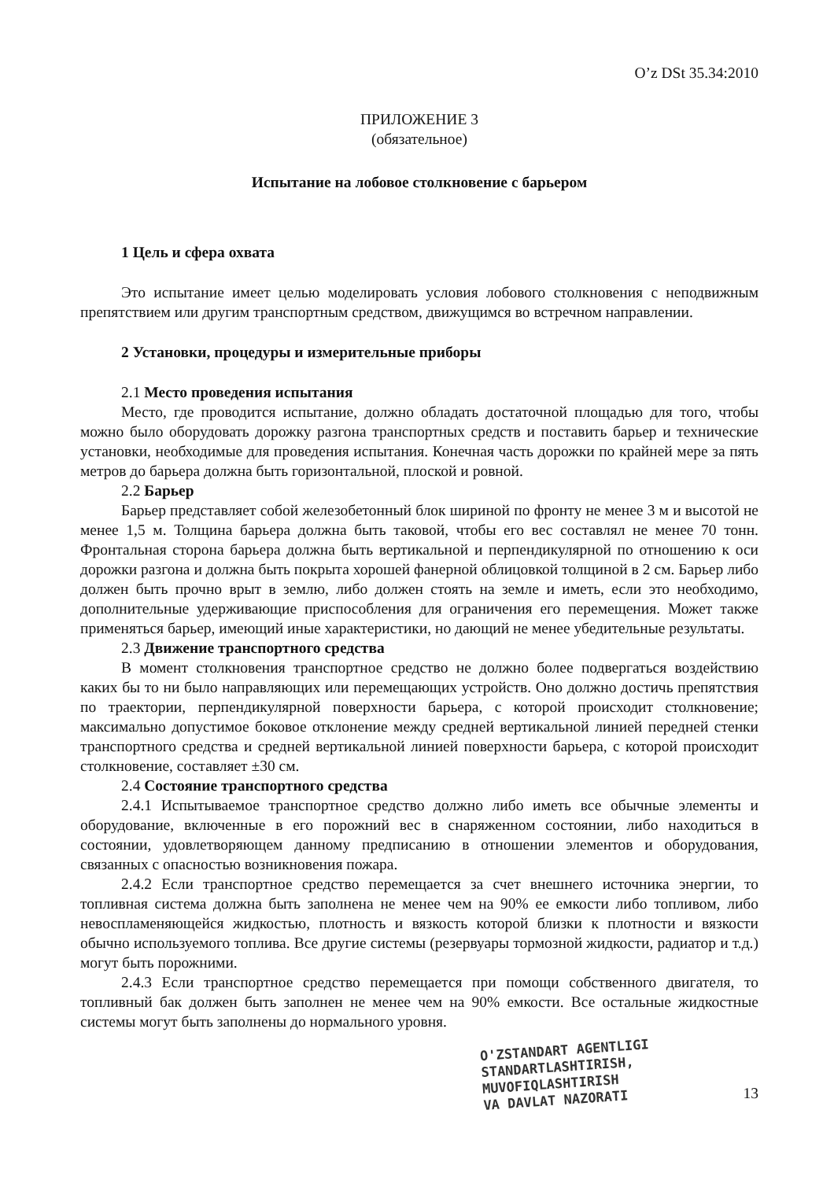O’z DSt 35.34:2010
ПРИЛОЖЕНИЕ 3
(обязательное)
Испытание на лобовое столкновение с барьером
1 Цель и сфера охвата
Это испытание имеет целью моделировать условия лобового столкновения с неподвижным препятствием или другим транспортным средством, движущимся во встречном направлении.
2 Установки, процедуры и измерительные приборы
2.1 Место проведения испытания
Место, где проводится испытание, должно обладать достаточной площадью для того, чтобы можно было оборудовать дорожку разгона транспортных средств и поставить барьер и технические установки, необходимые для проведения испытания. Конечная часть дорожки по крайней мере за пять метров до барьера должна быть горизонтальной, плоской и ровной.
2.2 Барьер
Барьер представляет собой железобетонный блок шириной по фронту не менее 3 м и высотой не менее 1,5 м. Толщина барьера должна быть таковой, чтобы его вес составлял не менее 70 тонн. Фронтальная сторона барьера должна быть вертикальной и перпендикулярной по отношению к оси дорожки разгона и должна быть покрыта хорошей фанерной облицовкой толщиной в 2 см. Барьер либо должен быть прочно врыт в землю, либо должен стоять на земле и иметь, если это необходимо, дополнительные удерживающие приспособления для ограничения его перемещения. Может также применяться барьер, имеющий иные характеристики, но дающий не менее убедительные результаты.
2.3 Движение транспортного средства
В момент столкновения транспортное средство не должно более подвергаться воздействию каких бы то ни было направляющих или перемещающих устройств. Оно должно достичь препятствия по траектории, перпендикулярной поверхности барьера, с которой происходит столкновение; максимально допустимое боковое отклонение между средней вертикальной линией передней стенки транспортного средства и средней вертикальной линией поверхности барьера, с которой происходит столкновение, составляет ±30 см.
2.4 Состояние транспортного средства
2.4.1 Испытываемое транспортное средство должно либо иметь все обычные элементы и оборудование, включенные в его порожний вес в снаряженном состоянии, либо находиться в состоянии, удовлетворяющем данному предписанию в отношении элементов и оборудования, связанных с опасностью возникновения пожара.
2.4.2 Если транспортное средство перемещается за счет внешнего источника энергии, то топливная система должна быть заполнена не менее чем на 90% ее емкости либо топливом, либо невоспламеняющейся жидкостью, плотность и вязкость которой близки к плотности и вязкости обычно используемого топлива. Все другие системы (резервуары тормозной жидкости, радиатор и т.д.) могут быть порожними.
2.4.3 Если транспортное средство перемещается при помощи собственного двигателя, то топливный бак должен быть заполнен не менее чем на 90% емкости. Все остальные жидкостные системы могут быть заполнены до нормального уровня.
O'ZSTANDART AGENTLIGI
STANDARTLASHTIRISH,
MUVOFIQLASHTIRISH
VA DAVLAT NAZORATI
13